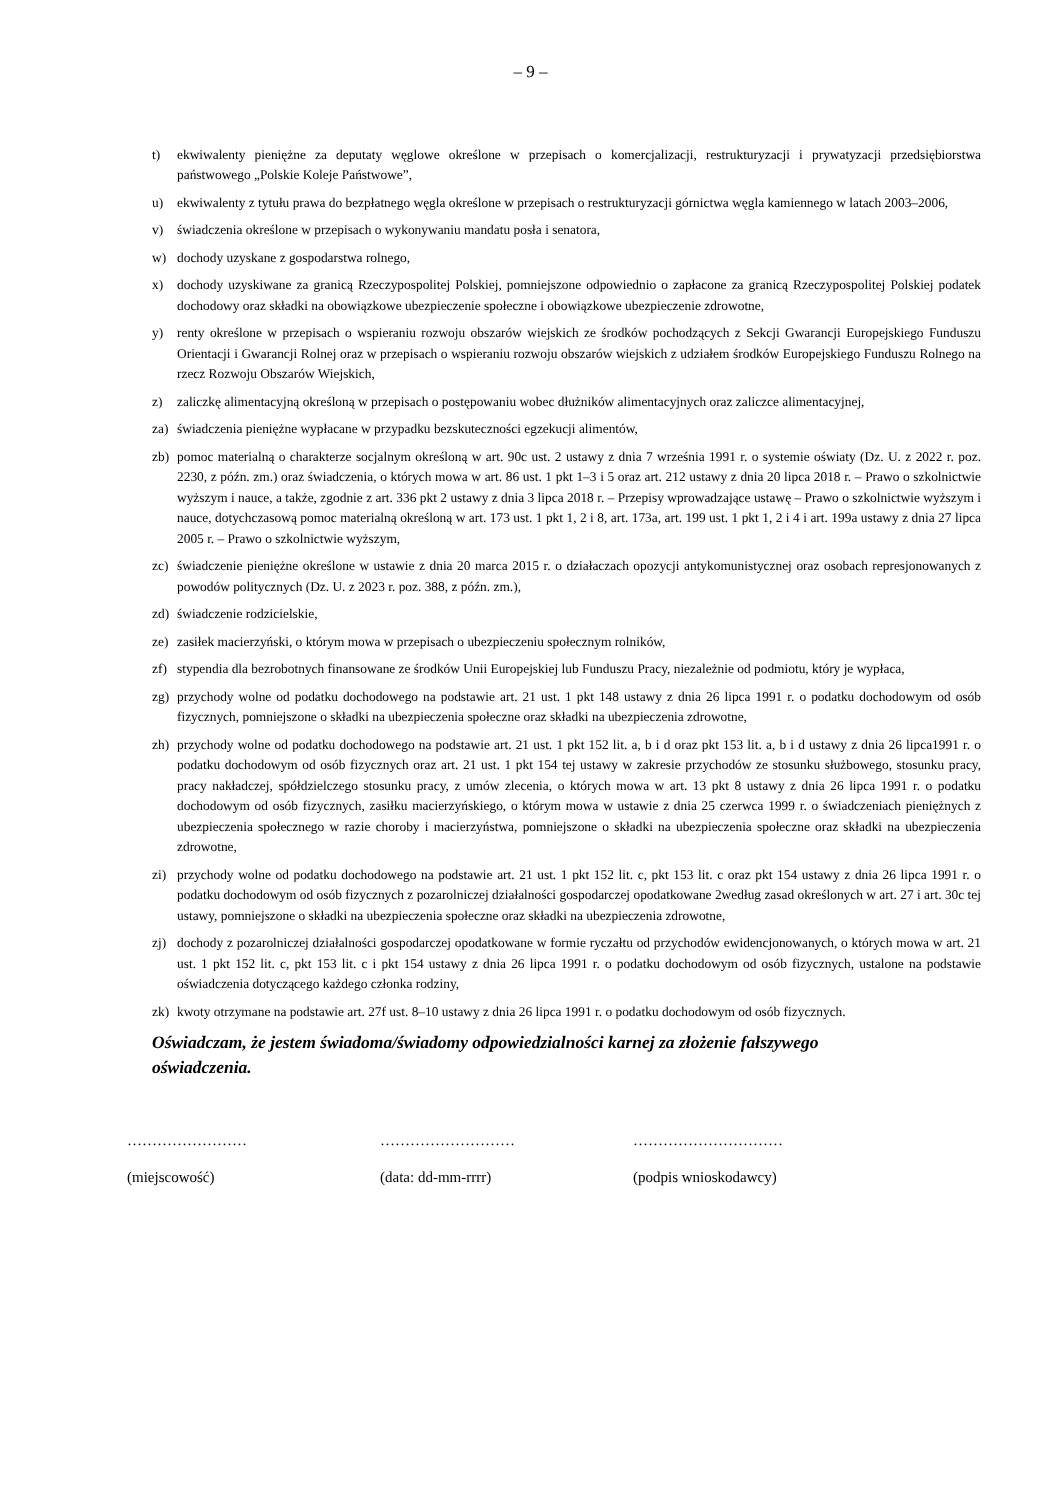– 9 –
t) ekwiwalenty pieniężne za deputaty węglowe określone w przepisach o komercjalizacji, restrukturyzacji i prywatyzacji przedsiębiorstwa państwowego „Polskie Koleje Państwowe”,
u) ekwiwalenty z tytułu prawa do bezpłatnego węgla określone w przepisach o restrukturyzacji górnictwa węgla kamiennego w latach 2003–2006,
v) świadczenia określone w przepisach o wykonywaniu mandatu posła i senatora,
w) dochody uzyskane z gospodarstwa rolnego,
x) dochody uzyskiwane za granicą Rzeczypospolitej Polskiej, pomniejszone odpowiednio o zapłacone za granicą Rzeczypospolitej Polskiej podatek dochodowy oraz składki na obowiązkowe ubezpieczenie społeczne i obowiązkowe ubezpieczenie zdrowotne,
y) renty określone w przepisach o wspieraniu rozwoju obszarów wiejskich ze środków pochodzących z Sekcji Gwarancji Europejskiego Funduszu Orientacji i Gwarancji Rolnej oraz w przepisach o wspieraniu rozwoju obszarów wiejskich z udziałem środków Europejskiego Funduszu Rolnego na rzecz Rozwoju Obszarów Wiejskich,
z) zaliczkę alimentacyjną określoną w przepisach o postępowaniu wobec dłużników alimentacyjnych oraz zaliczce alimentacyjnej,
za) świadczenia pieniężne wypłacane w przypadku bezskuteczności egzekucji alimentów,
zb) pomoc materialną o charakterze socjalnym określoną w art. 90c ust. 2 ustawy z dnia 7 września 1991 r. o systemie oświaty (Dz. U. z 2022 r. poz. 2230, z późn. zm.) oraz świadczenia, o których mowa w art. 86 ust. 1 pkt 1–3 i 5 oraz art. 212 ustawy z dnia 20 lipca 2018 r. – Prawo o szkolnictwie wyższym i nauce, a także, zgodnie z art. 336 pkt 2 ustawy z dnia 3 lipca 2018 r. – Przepisy wprowadzające ustawę – Prawo o szkolnictwie wyższym i nauce, dotychczasową pomoc materialną określoną w art. 173 ust. 1 pkt 1, 2 i 8, art. 173a, art. 199 ust. 1 pkt 1, 2 i 4 i art. 199a ustawy z dnia 27 lipca 2005 r. – Prawo o szkolnictwie wyższym,
zc) świadczenie pieniężne określone w ustawie z dnia 20 marca 2015 r. o działaczach opozycji antykomunistycznej oraz osobach represjonowanych z powodów politycznych (Dz. U. z 2023 r. poz. 388, z późn. zm.),
zd) świadczenie rodzicielskie,
ze) zasiłek macierzyński, o którym mowa w przepisach o ubezpieczeniu społecznym rolników,
zf) stypendia dla bezrobotnych finansowane ze środków Unii Europejskiej lub Funduszu Pracy, niezależnie od podmiotu, który je wypłaca,
zg) przychody wolne od podatku dochodowego na podstawie art. 21 ust. 1 pkt 148 ustawy z dnia 26 lipca 1991 r. o podatku dochodowym od osób fizycznych, pomniejszone o składki na ubezpieczenia społeczne oraz składki na ubezpieczenia zdrowotne,
zh) przychody wolne od podatku dochodowego na podstawie art. 21 ust. 1 pkt 152 lit. a, b i d oraz pkt 153 lit. a, b i d ustawy z dnia 26 lipca1991 r. o podatku dochodowym od osób fizycznych oraz art. 21 ust. 1 pkt 154 tej ustawy w zakresie przychodów ze stosunku służbowego, stosunku pracy, pracy nakładczej, spółdzielczego stosunku pracy, z umów zlecenia, o których mowa w art. 13 pkt 8 ustawy z dnia 26 lipca 1991 r. o podatku dochodowym od osób fizycznych, zasiłku macierzyńskiego, o którym mowa w ustawie z dnia 25 czerwca 1999 r. o świadczeniach pieniężnych z ubezpieczenia społecznego w razie choroby i macierzyństwa, pomniejszone o składki na ubezpieczenia społeczne oraz składki na ubezpieczenia zdrowotne,
zi) przychody wolne od podatku dochodowego na podstawie art. 21 ust. 1 pkt 152 lit. c, pkt 153 lit. c oraz pkt 154 ustawy z dnia 26 lipca 1991 r. o podatku dochodowym od osób fizycznych z pozarolniczej działalności gospodarczej opodatkowane 2według zasad określonych w art. 27 i art. 30c tej ustawy, pomniejszone o składki na ubezpieczenia społeczne oraz składki na ubezpieczenia zdrowotne,
zj) dochody z pozarolniczej działalności gospodarczej opodatkowane w formie ryczałtu od przychodów ewidencjonowanych, o których mowa w art. 21 ust. 1 pkt 152 lit. c, pkt 153 lit. c i pkt 154 ustawy z dnia 26 lipca 1991 r. o podatku dochodowym od osób fizycznych, ustalone na podstawie oświadczenia dotyczącego każdego członka rodziny,
zk) kwoty otrzymane na podstawie art. 27f ust. 8–10 ustawy z dnia 26 lipca 1991 r. o podatku dochodowym od osób fizycznych.
Oświadczam, że jestem świadoma/świadomy odpowiedzialności karnej za złożenie fałszywego oświadczenia.
……………………
(miejscowość)
………………………
(data: dd-mm-rrrr)
…………………………
(podpis wnioskodawcy)